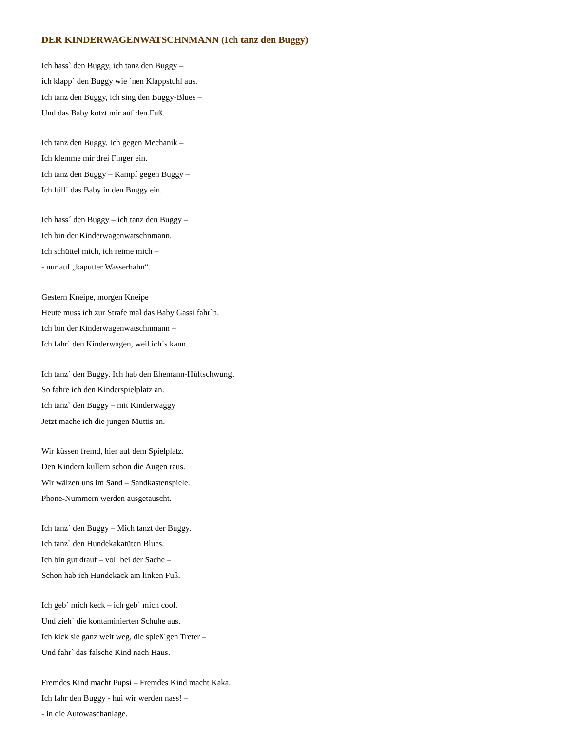DER KINDERWAGENWATSCHNMANN (Ich tanz den Buggy)
Ich hass` den Buggy, ich tanz den Buggy –
ich klapp` den Buggy wie `nen Klappstuhl aus.
Ich tanz den Buggy, ich sing den Buggy-Blues –
Und das Baby kotzt mir auf den Fuß.
Ich tanz den Buggy. Ich gegen Mechanik –
Ich klemme mir drei Finger ein.
Ich tanz den Buggy – Kampf gegen Buggy –
Ich füll` das Baby in den Buggy ein.
Ich hass´ den Buggy – ich tanz den Buggy –
Ich bin der Kinderwagenwatschnmann.
Ich schüttel mich, ich reime mich –
- nur auf „kaputter Wasserhahn“.
Gestern Kneipe, morgen Kneipe
Heute muss ich zur Strafe mal das Baby Gassi fahr`n.
Ich bin der Kinderwagenwatschnmann –
Ich fahr` den Kinderwagen, weil ich`s kann.
Ich tanz` den Buggy. Ich hab den Ehemann-Hüftschwung.
So fahre ich den Kinderspielplatz an.
Ich tanz` den Buggy – mit Kinderwaggy
Jetzt mache ich die jungen Muttis an.
Wir küssen fremd, hier auf dem Spielplatz.
Den Kindern kullern schon die Augen raus.
Wir wälzen uns im Sand – Sandkastenspiele.
Phone-Nummern werden ausgetauscht.
Ich tanz` den Buggy – Mich tanzt der Buggy.
Ich tanz` den Hundekakatüten Blues.
Ich bin gut drauf – voll bei der Sache –
Schon hab ich Hundekack am linken Fuß.
Ich geb` mich keck – ich geb` mich cool.
Und zieh` die kontaminierten Schuhe aus.
Ich kick sie ganz weit weg, die spieß`gen Treter –
Und fahr` das falsche Kind nach Haus.
Fremdes Kind macht Pupsi – Fremdes Kind macht Kaka.
Ich fahr den Buggy - hui wir werden nass! –
- in die Autowaschanlage.